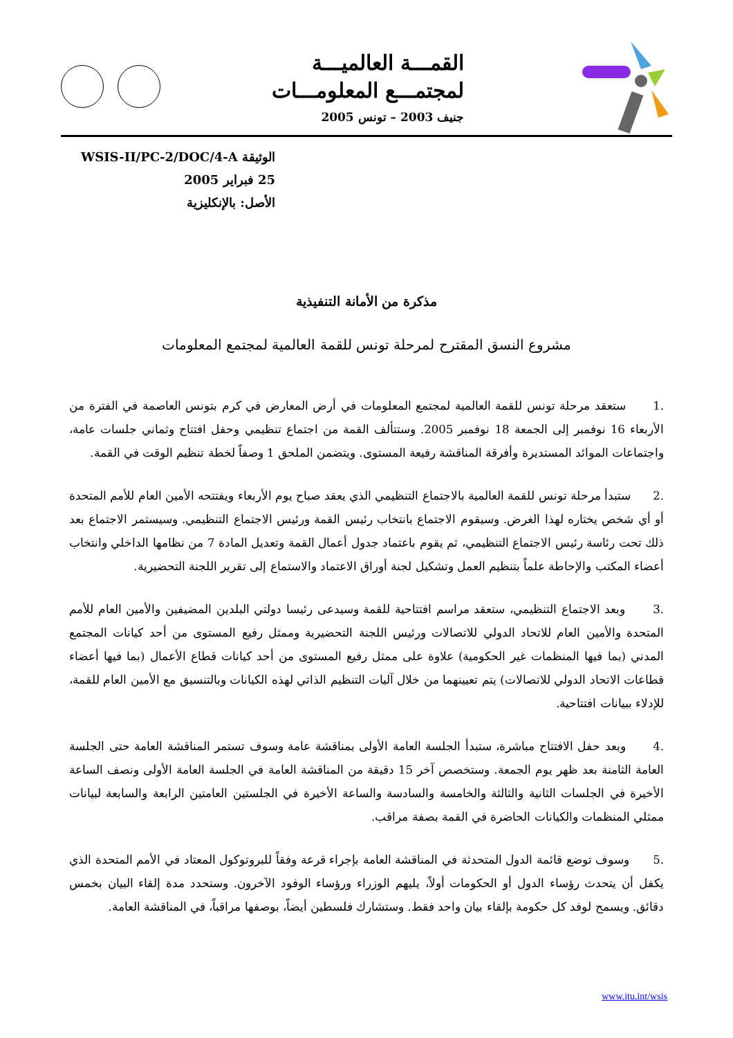القمـــة العالميـــة
لمجتمـــع المعلومـــات
جنيف 2003 – تونس 2005
الوثيقة WSIS-II/PC-2/DOC/4-A
25 فبراير 2005
الأصل: بالإنكليزية
مذكرة من الأمانة التنفيذية
مشروع النسق المقترح لمرحلة تونس للقمة العالمية لمجتمع المعلومات
.1 ستعقد مرحلة تونس للقمة العالمية لمجتمع المعلومات في أرض المعارض في كرم بتونس العاصمة في الفترة من الأربعاء 16 نوفمبر إلى الجمعة 18 نوفمبر 2005. وستتألف القمة من اجتماع تنظيمي وحفل افتتاح وثماني جلسات عامة، واجتماعات الموائد المستديرة وأفرقة المناقشة رفيعة المستوى. ويتضمن الملحق 1 وصفاً لخطة تنظيم الوقت في القمة.
.2 ستبدأ مرحلة تونس للقمة العالمية بالاجتماع التنظيمي الذي يعقد صباح يوم الأربعاء ويفتتحه الأمين العام للأمم المتحدة أو أي شخص يختاره لهذا الغرض. وسيقوم الاجتماع بانتخاب رئيس القمة ورئيس الاجتماع التنظيمي. وسيستمر الاجتماع بعد ذلك تحت رئاسة رئيس الاجتماع التنظيمي، ثم يقوم باعتماد جدول أعمال القمة وتعديل المادة 7 من نظامها الداخلي وانتخاب أعضاء المكتب والإحاطة علماً بتنظيم العمل وتشكيل لجنة أوراق الاعتماد والاستماع إلى تقرير اللجنة التحضيرية.
.3 وبعد الاجتماع التنظيمي، ستعقد مراسم افتتاحية للقمة وسيدعى رئيسا دولتي البلدين المضيفين والأمين العام للأمم المتحدة والأمين العام للاتحاد الدولي للاتصالات ورئيس اللجنة التحضيرية وممثل رفيع المستوى من أحد كيانات المجتمع المدني (بما فيها المنظمات غير الحكومية) علاوة على ممثل رفيع المستوى من أحد كيانات قطاع الأعمال (بما فيها أعضاء قطاعات الاتحاد الدولي للاتصالات) يتم تعيينهما من خلال آليات التنظيم الذاتي لهذه الكيانات وبالتنسيق مع الأمين العام للقمة، للإدلاء ببيانات افتتاحية.
.4 وبعد حفل الافتتاح مباشرة، ستبدأ الجلسة العامة الأولى بمناقشة عامة وسوف تستمر المناقشة العامة حتى الجلسة العامة الثامنة بعد ظهر يوم الجمعة. وستخصص آخر 15 دقيقة من المناقشة العامة في الجلسة العامة الأولى ونصف الساعة الأخيرة في الجلسات الثانية والثالثة والخامسة والسادسة والساعة الأخيرة في الجلستين العامتين الرابعة والسابعة لبيانات ممثلي المنظمات والكيانات الحاضرة في القمة بصفة مراقب.
.5 وسوف توضع قائمة الدول المتحدثة في المناقشة العامة بإجراء قرعة وفقاً للبروتوكول المعتاد في الأمم المتحدة الذي يكفل أن يتحدث رؤساء الدول أو الحكومات أولاً، يليهم الوزراء ورؤساء الوفود الآخرون. وستحدد مدة إلقاء البيان بخمس دقائق. ويسمح لوفد كل حكومة بإلقاء بيان واحد فقط. وستشارك فلسطين أيضاً، بوصفها مراقباً، في المناقشة العامة.
www.itu.int/wsis